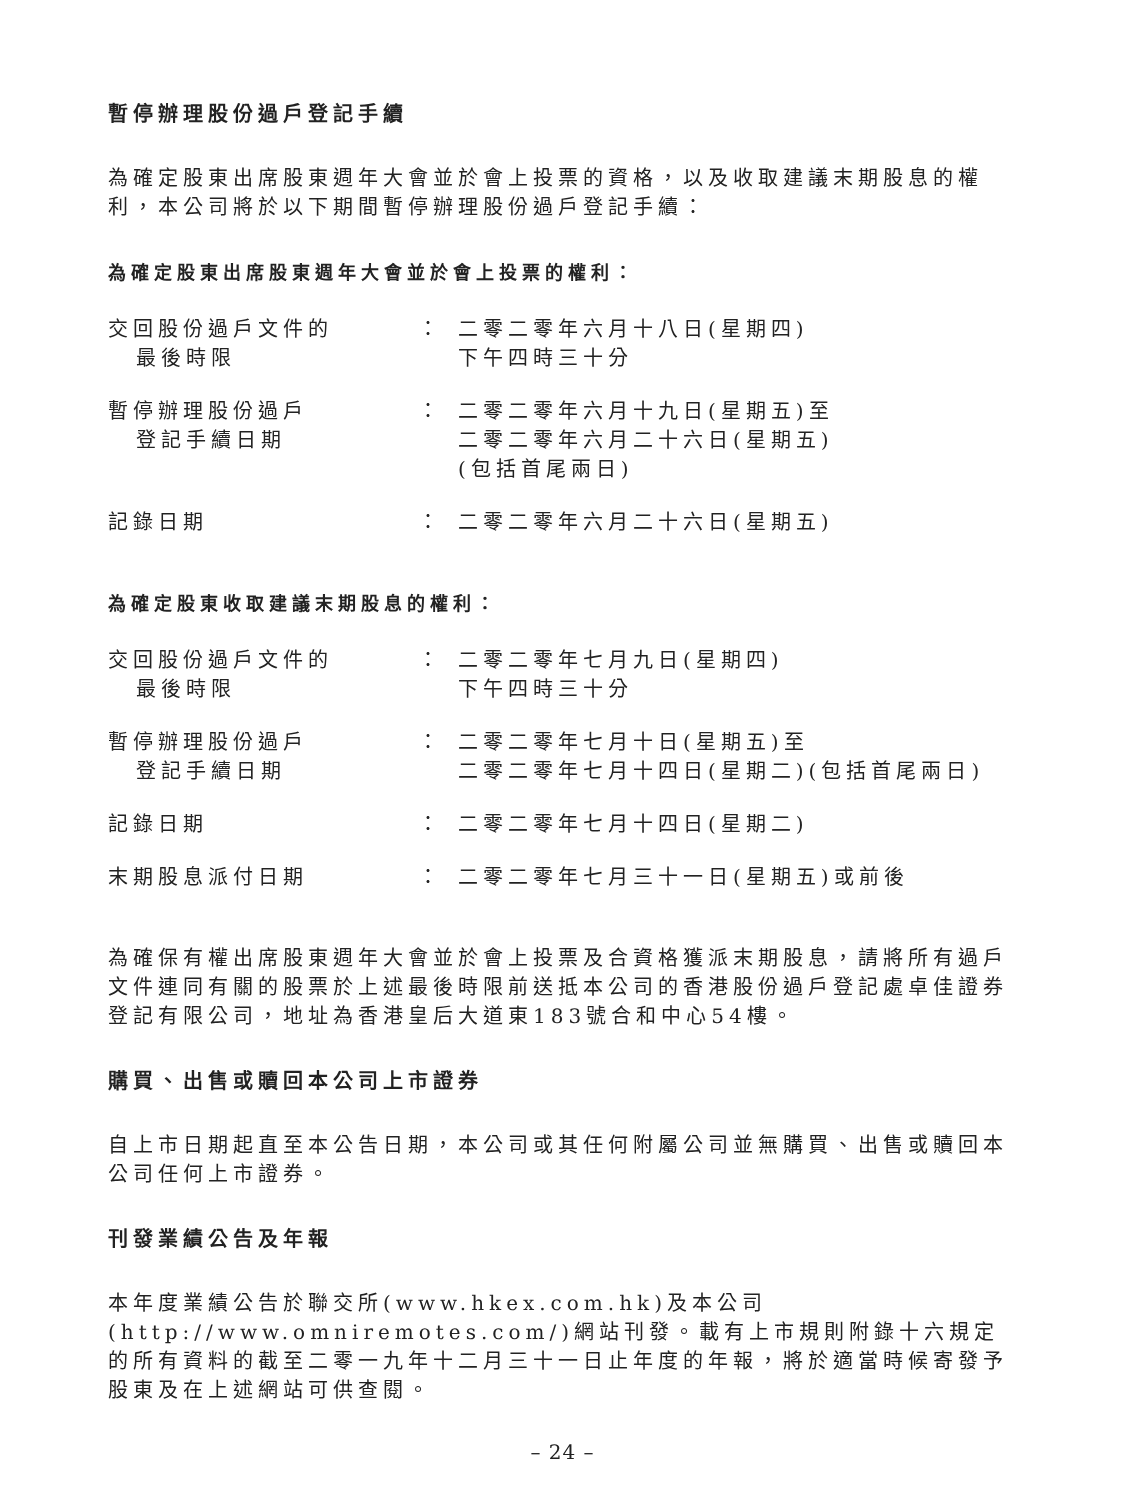暫停辦理股份過戶登記手續
為確定股東出席股東週年大會並於會上投票的資格，以及收取建議末期股息的權利，本公司將於以下期間暫停辦理股份過戶登記手續：
為確定股東出席股東週年大會並於會上投票的權利：
| 交回股份過戶文件的 最後時限 | ： | 二零二零年六月十八日(星期四) 下午四時三十分 |
| 暫停辦理股份過戶 登記手續日期 | ： | 二零二零年六月十九日(星期五)至 二零二零年六月二十六日(星期五) (包括首尾兩日) |
| 記錄日期 | ： | 二零二零年六月二十六日(星期五) |
為確定股東收取建議末期股息的權利：
| 交回股份過戶文件的 最後時限 | ： | 二零二零年七月九日(星期四) 下午四時三十分 |
| 暫停辦理股份過戶 登記手續日期 | ： | 二零二零年七月十日(星期五)至 二零二零年七月十四日(星期二)(包括首尾兩日) |
| 記錄日期 | ： | 二零二零年七月十四日(星期二) |
| 末期股息派付日期 | ： | 二零二零年七月三十一日(星期五)或前後 |
為確保有權出席股東週年大會並於會上投票及合資格獲派末期股息，請將所有過戶文件連同有關的股票於上述最後時限前送抵本公司的香港股份過戶登記處卓佳證券登記有限公司，地址為香港皇后大道東183號合和中心54樓。
購買、出售或贖回本公司上市證券
自上市日期起直至本公告日期，本公司或其任何附屬公司並無購買、出售或贖回本公司任何上市證券。
刊發業績公告及年報
本年度業績公告於聯交所(www.hkex.com.hk)及本公司(http://www.omniremotes.com/)網站刊發。載有上市規則附錄十六規定的所有資料的截至二零一九年十二月三十一日止年度的年報，將於適當時候寄發予股東及在上述網站可供查閱。
– 24 –